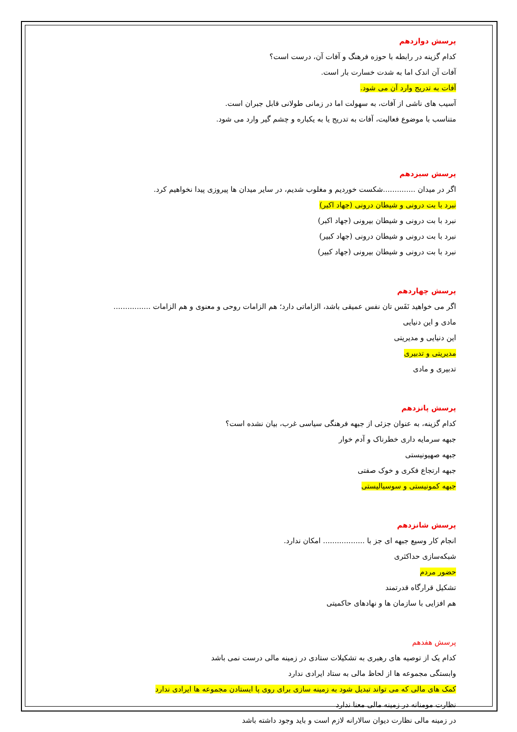پرسش دوازدهم
کدام گزینه در رابطه با حوزه فرهنگ و آفات آن، درست است؟
آفات آن اندک اما به شدت خسارت بار است.
آفات به تدریج وارد آن می شود.
آسیب های ناشی از آفات، به سهولت اما در زمانی طولانی قابل جبران است.
متناسب با موضوع فعالیت، آفات به تدریج یا به یکباره و چشم گیر وارد می شود.
پرسش سیزدهم
اگر در میدان ..............شکست خوردیم و مغلوب شدیم، در سایر میدان ها پیروزی پیدا نخواهیم کرد.
نبرد با بت درونی و شیطان درونی (جهاد اکبر)
نبرد با بت درونی و شیطان بیرونی (جهاد اکبر)
نبرد با بت درونی و شیطان درونی (جهاد کبیر)
نبرد با بت درونی و شیطان بیرونی (جهاد کبیر)
پرسش چهاردهم
اگر می خواهید نَفَس تان نفس عمیقی باشد، الزاماتی دارد؛ هم الزامات روحی و معنوی و هم الزامات ................
مادی و این دنیایی
این دنیایی و مدیریتی
مدیریتی و تدبیری
تدبیری و مادی
پرسش پانزدهم
کدام گزینه، به عنوان جزئی از جبهه فرهنگی سیاسی غرب، بیان نشده است؟
جبهه سرمایه داری خطرناک و آدم خوار
جبهه صهیونیستی
جبهه ارتجاع فکری و خوک صفتی
جبهه کمونیستی و سوسیالیستی
پرسش شانزدهم
انجام کار وسیع جبهه ای جز با .................. امکان ندارد.
شبکه‌سازی حداکثری
حضور مردم
تشکیل قرارگاه قدرتمند
هم افزایی با سازمان ها و نهادهای حاکمیتی
پرسش هفدهم
کدام یک از توصیه های رهبری به تشکیلات ستادی در زمینه مالی درست نمی باشد
وابستگی مجموعه ها از لحاظ مالی به ستاد ایرادی ندارد
کمک های مالی که می تواند تبدیل شود به زمینه سازی برای روی پا ایستادن مجموعه ها ایرادی ندارد
نظارت مومنانه در زمینه مالی معنا ندارد
در زمینه مالی نظارت دیوان سالارانه لازم است و باید وجود داشته باشد